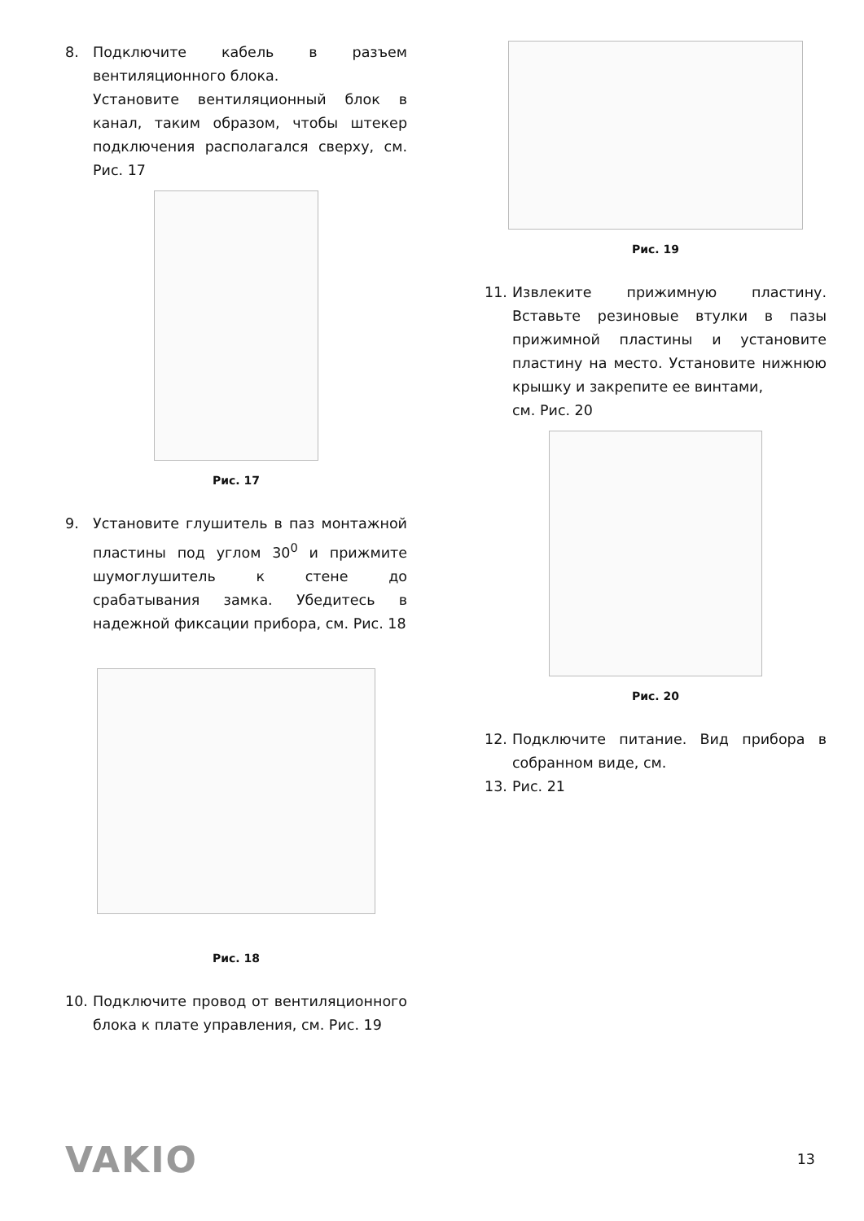8. Подключите кабель в разъем вентиляционного блока.
Установите вентиляционный блок в канал, таким образом, чтобы штекер подключения располагался сверху, см. Рис. 17
Рис. 17
9. Установите глушитель в паз монтажной пластины под углом 30<sup>0</sup> и прижмите шумоглушитель к стене до срабатывания замка. Убедитесь в надежной фиксации прибора, см. Рис. 18
Рис. 18
10. Подключите провод от вентиляционного блока к плате управления, см. Рис. 19
Рис. 19
11. Извлеките прижимную пластину. Вставьте резиновые втулки в пазы прижимной пластины и установите пластину на место. Установите нижнюю крышку и закрепите ее винтами,
см. Рис. 20
Рис. 20
12. Подключите питание. Вид прибора в собранном виде, см.
13. Рис. 21
VAKIO 13